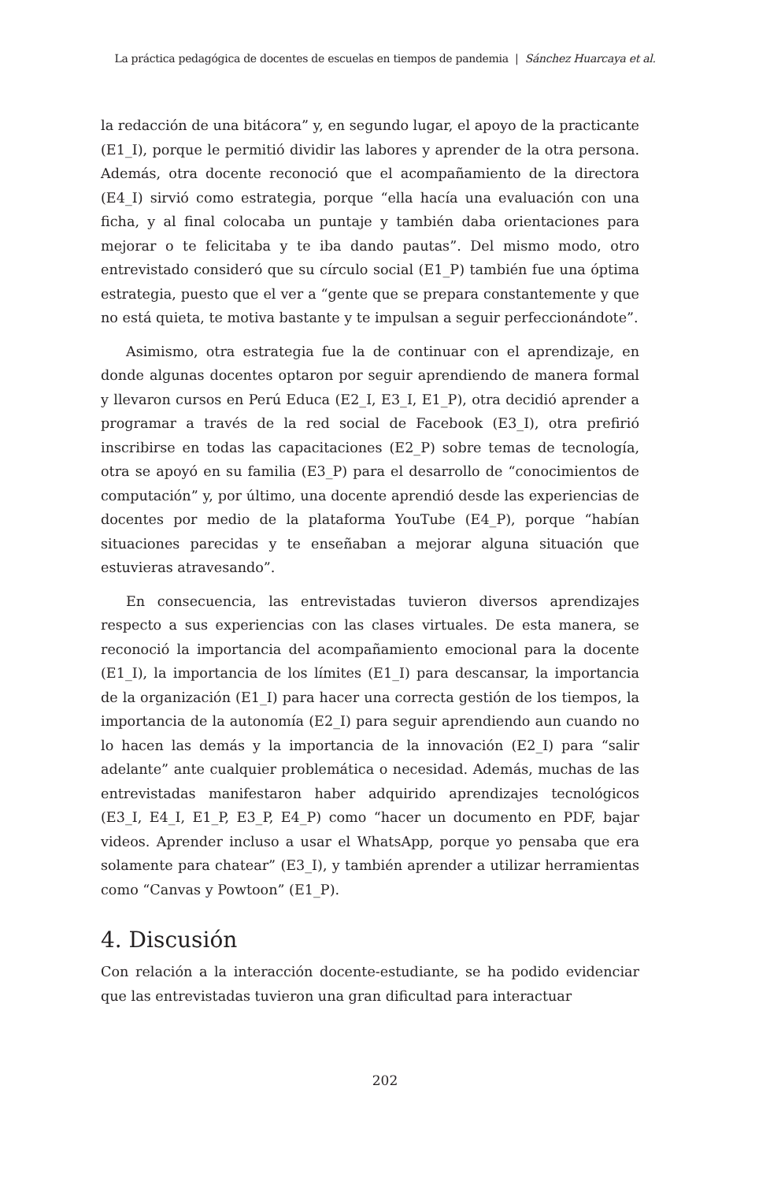La práctica pedagógica de docentes de escuelas en tiempos de pandemia | Sánchez Huarcaya et al.
la redacción de una bitácora” y, en segundo lugar, el apoyo de la practicante (E1_I), porque le permitió dividir las labores y aprender de la otra persona. Además, otra docente reconoció que el acompañamiento de la directora (E4_I) sirvió como estrategia, porque “ella hacía una evaluación con una ficha, y al final colocaba un puntaje y también daba orientaciones para mejorar o te felicitaba y te iba dando pautas”. Del mismo modo, otro entrevistado consideró que su círculo social (E1_P) también fue una óptima estrategia, puesto que el ver a “gente que se prepara constantemente y que no está quieta, te motiva bastante y te impulsan a seguir perfeccionándote”.
Asimismo, otra estrategia fue la de continuar con el aprendizaje, en donde algunas docentes optaron por seguir aprendiendo de manera formal y llevaron cursos en Perú Educa (E2_I, E3_I, E1_P), otra decidió aprender a programar a través de la red social de Facebook (E3_I), otra prefirió inscribirse en todas las capacitaciones (E2_P) sobre temas de tecnología, otra se apoyó en su familia (E3_P) para el desarrollo de “conocimientos de computación” y, por último, una docente aprendió desde las experiencias de docentes por medio de la plataforma YouTube (E4_P), porque “habían situaciones parecidas y te enseñaban a mejorar alguna situación que estuvieras atravesando”.
En consecuencia, las entrevistadas tuvieron diversos aprendizajes respecto a sus experiencias con las clases virtuales. De esta manera, se reconoció la importancia del acompañamiento emocional para la docente (E1_I), la importancia de los límites (E1_I) para descansar, la importancia de la organización (E1_I) para hacer una correcta gestión de los tiempos, la importancia de la autonomía (E2_I) para seguir aprendiendo aun cuando no lo hacen las demás y la importancia de la innovación (E2_I) para “salir adelante” ante cualquier problemática o necesidad. Además, muchas de las entrevistadas manifestaron haber adquirido aprendizajes tecnológicos (E3_I, E4_I, E1_P, E3_P, E4_P) como “hacer un documento en PDF, bajar videos. Aprender incluso a usar el WhatsApp, porque yo pensaba que era solamente para chatear” (E3_I), y también aprender a utilizar herramientas como “Canvas y Powtoon” (E1_P).
4. Discusión
Con relación a la interacción docente-estudiante, se ha podido evidenciar que las entrevistadas tuvieron una gran dificultad para interactuar
202